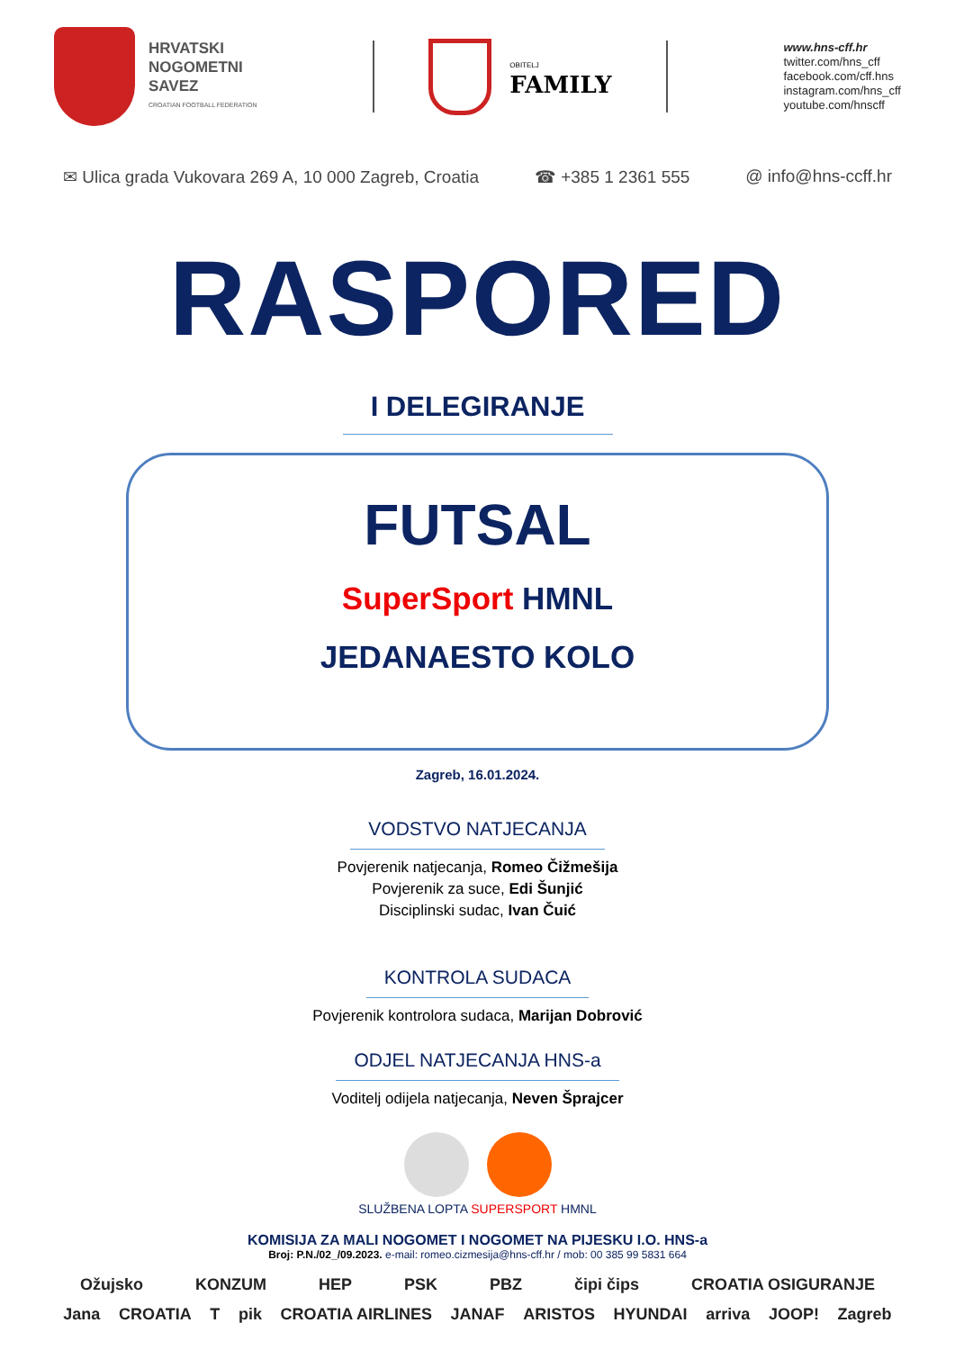HRVATSKI
NOGOMETNI
SAVEZ
CROATIAN FOOTBALL FEDERATION
OBITELJ
FAMILY
www.hns-cff.hr
twitter.com/hns_cff
facebook.com/cff.hns
instagram.com/hns_cff
youtube.com/hnscff
✉ Ulica grada Vukovara 269 A, 10 000 Zagreb, Croatia ☎ +385 1 2361 555 @ info@hns-ccff.hr
RASPORED
I DELEGIRANJE
FUTSAL
SuperSport HMNL
JEDANAESTO KOLO
Zagreb, 16.01.2024.
VODSTVO NATJECANJA
Povjerenik natjecanja, Romeo Čižmešija
Povjerenik za suce, Edi Šunjić
Disciplinski sudac, Ivan Čuić
KONTROLA SUDACA
Povjerenik kontrolora sudaca, Marijan Dobrović
ODJEL NATJECANJA HNS-a
Voditelj odijela natjecanja, Neven Šprajcer
SLUŽBENA LOPTA SUPERSPORT HMNL
KOMISIJA ZA MALI NOGOMET I NOGOMET NA PIJESKU I.O. HNS-a
Broj: P.N./02_/09.2023. e-mail: romeo.cizmesija@hns-cff.hr / mob: 00 385 99 5831 664
Ožujsko KONZUM HEP PSK PBZ čipi čips CROATIA OSIGURANJE
Jana CROATIA T pik CROATIA AIRLINES JANAF ARISTOS HYUNDAI arriva JOOP! Zagreb